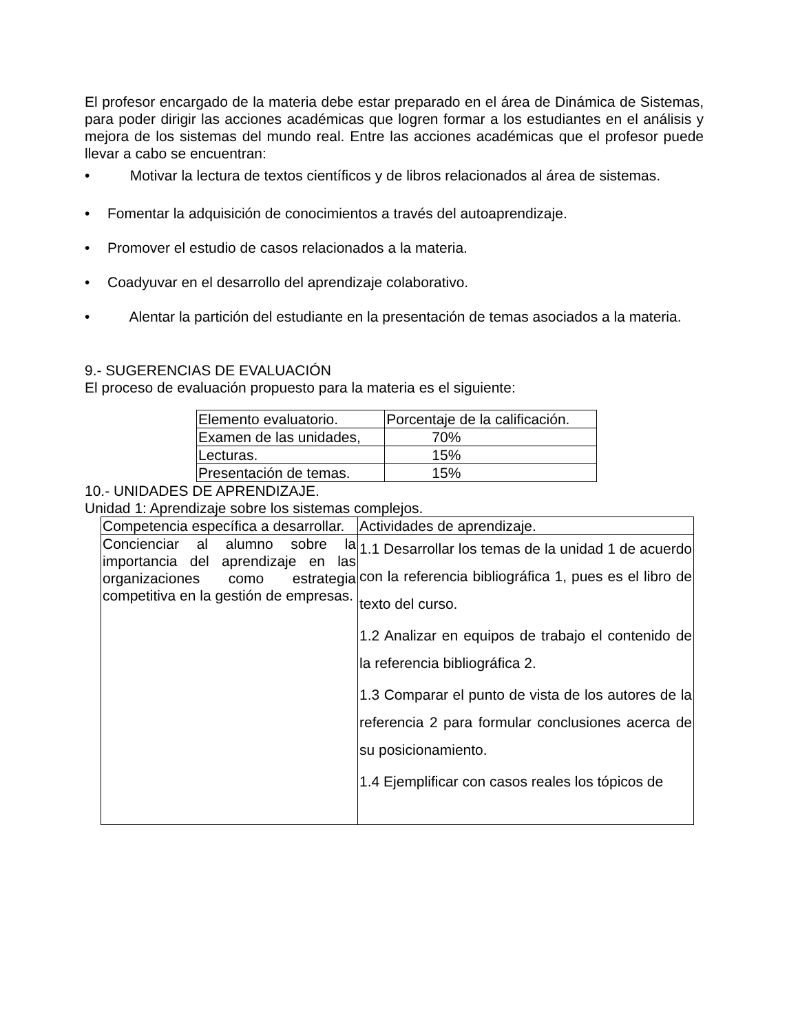El profesor encargado de la materia debe estar preparado en el área de Dinámica de Sistemas, para poder dirigir las acciones académicas que logren formar a los estudiantes en el análisis y mejora de los sistemas del mundo real. Entre las acciones académicas que el profesor puede llevar a cabo se encuentran:
• Motivar la lectura de textos científicos y de libros relacionados al área de sistemas.
• Fomentar la adquisición de conocimientos a través del autoaprendizaje.
• Promover el estudio de casos relacionados a la materia.
• Coadyuvar en el desarrollo del aprendizaje colaborativo.
• Alentar la partición del estudiante en la presentación de temas asociados a la materia.
9.- SUGERENCIAS DE EVALUACIÓN
El proceso de evaluación propuesto para la materia es el siguiente:
| Elemento evaluatorio. | Porcentaje de la calificación. |
| Examen de las unidades, | 70% |
| Lecturas. | 15% |
| Presentación de temas. | 15% |
10.- UNIDADES DE APRENDIZAJE.
Unidad 1: Aprendizaje sobre los sistemas complejos.
| Competencia específica a desarrollar. | Actividades de aprendizaje. |
| Concienciar al alumno sobre la importancia del aprendizaje en las organizaciones como estrategia competitiva en la gestión de empresas. | 1.1 Desarrollar los temas de la unidad 1 de acuerdo con la referencia bibliográfica 1, pues es el libro de texto del curso. 1.2 Analizar en equipos de trabajo el contenido de la referencia bibliográfica 2. 1.3 Comparar el punto de vista de los autores de la referencia 2 para formular conclusiones acerca de su posicionamiento. 1.4 Ejemplificar con casos reales los tópicos de |